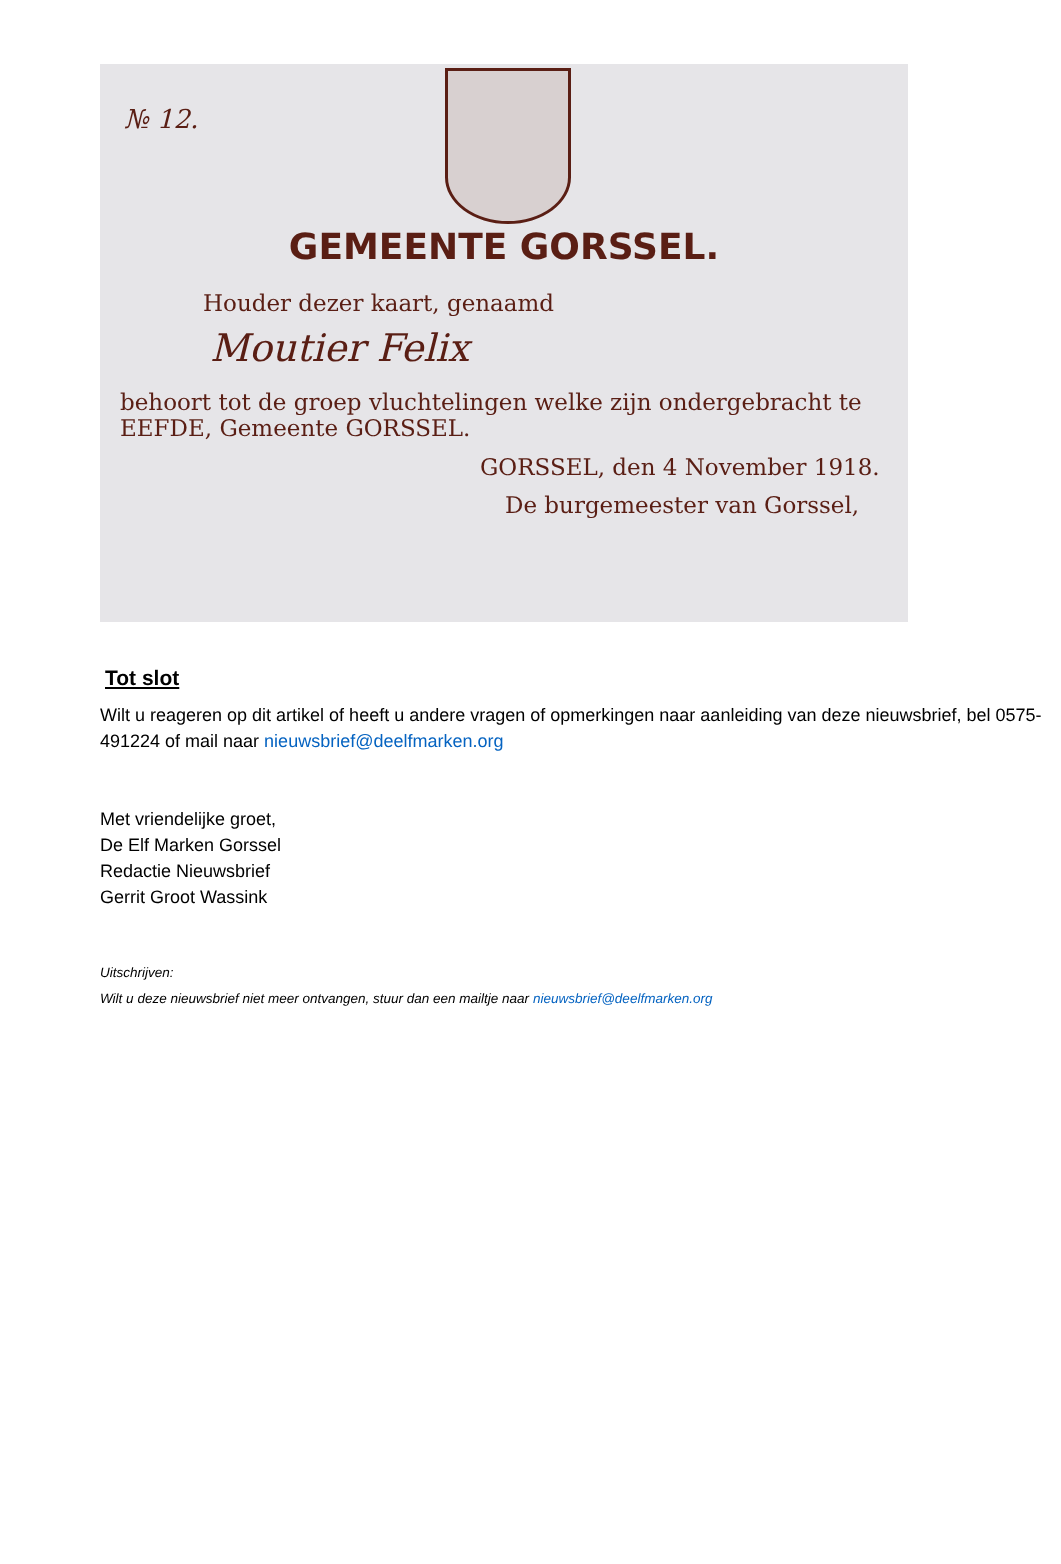№ 12.
GEMEENTE GORSSEL.
Houder dezer kaart, genaamd
Moutier Felix
behoort tot de groep vluchtelingen welke zijn ondergebracht te
EEFDE, Gemeente GORSSEL.
GORSSEL, den 4 November 1918.
De burgemeester van Gorssel,
Tot slot
Wilt u reageren op dit artikel of heeft u andere vragen of opmerkingen naar aanleiding van deze nieuwsbrief, bel 0575-491224 of mail naar nieuwsbrief@deelfmarken.org
Met vriendelijke groet,
De Elf Marken Gorssel
Redactie Nieuwsbrief
Gerrit Groot Wassink
Uitschrijven:
Wilt u deze nieuwsbrief niet meer ontvangen, stuur dan een mailtje naar nieuwsbrief@deelfmarken.org